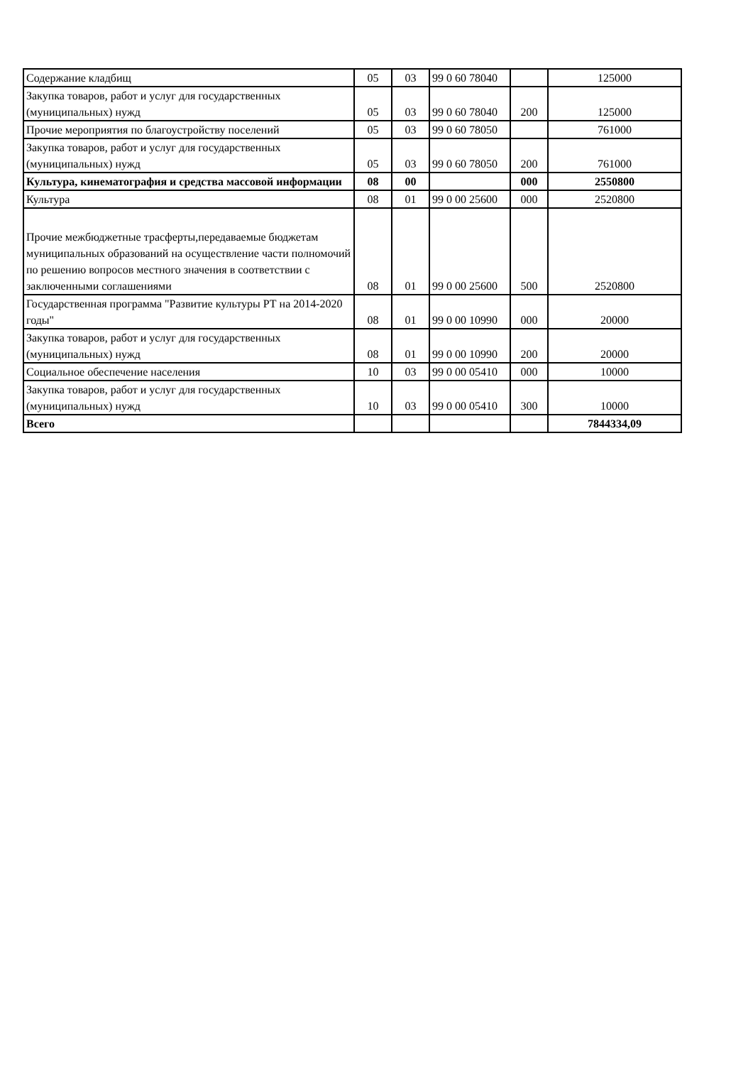| Содержание кладбищ | 05 | 03 | 99 0 60 78040 | | 125000 |
| Закупка товаров, работ и услуг для государственных (муниципальных) нужд | 05 | 03 | 99 0 60 78040 | 200 | 125000 |
| Прочие мероприятия по благоустройству поселений | 05 | 03 | 99 0 60 78050 | | 761000 |
| Закупка товаров, работ и услуг для государственных (муниципальных) нужд | 05 | 03 | 99 0 60 78050 | 200 | 761000 |
| Культура, кинематография и средства массовой информации | 08 | 00 | | 000 | 2550800 |
| Культура | 08 | 01 | 99 0 00 25600 | 000 | 2520800 |
| Прочие межбюджетные трасферты,передаваемые бюджетам муниципальных образований на осуществление части полномочий по решению вопросов местного значения в соответствии с заключенными соглашениями | 08 | 01 | 99 0 00 25600 | 500 | 2520800 |
| Государственная программа "Развитие культуры РТ на 2014-2020 годы" | 08 | 01 | 99 0 00 10990 | 000 | 20000 |
| Закупка товаров, работ и услуг для государственных (муниципальных) нужд | 08 | 01 | 99 0 00 10990 | 200 | 20000 |
| Социальное обеспечение населения | 10 | 03 | 99 0 00 05410 | 000 | 10000 |
| Закупка товаров, работ и услуг для государственных (муниципальных) нужд | 10 | 03 | 99 0 00 05410 | 300 | 10000 |
| Всего | | | | | 7844334,09 |